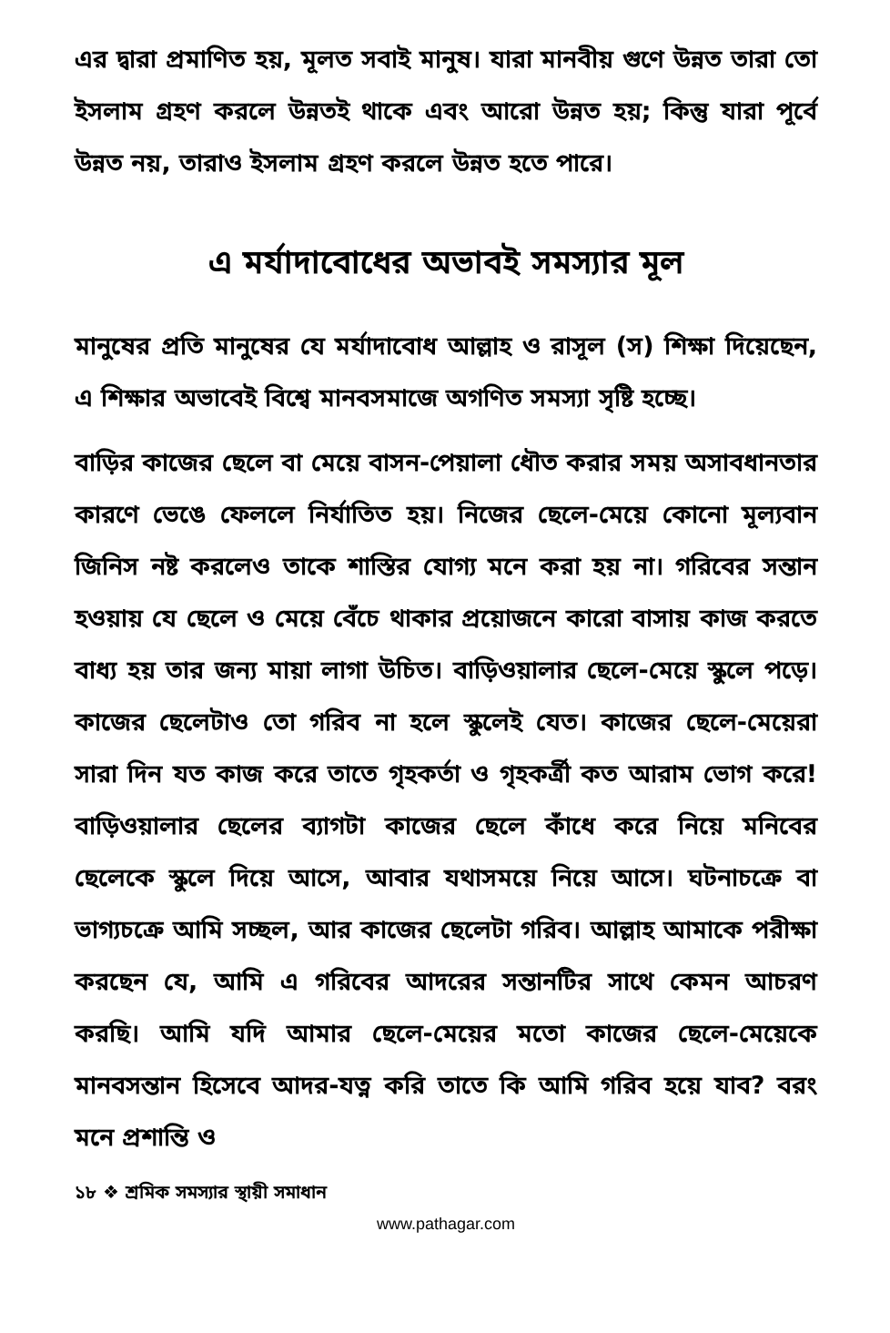এর দ্বারা প্রমাণিত হয়, মূলত সবাই মানুষ। যারা মানবীয় গুণে উন্নত তারা তো ইসলাম গ্রহণ করলে উন্নতই থাকে এবং আরো উন্নত হয়; কিন্তু যারা পূর্বে উন্নত নয়, তারাও ইসলাম গ্রহণ করলে উন্নত হতে পারে।
এ মর্যাদাবোধের অভাবই সমস্যার মূল
মানুষের প্রতি মানুষের যে মর্যাদাবোধ আল্লাহ ও রাসূল (স) শিক্ষা দিয়েছেন, এ শিক্ষার অভাবেই বিশ্বে মানবসমাজে অগণিত সমস্যা সৃষ্টি হচ্ছে।
বাড়ির কাজের ছেলে বা মেয়ে বাসন-পেয়ালা ধৌত করার সময় অসাবধানতার কারণে ভেঙে ফেললে নির্যাতিত হয়। নিজের ছেলে-মেয়ে কোনো মূল্যবান জিনিস নষ্ট করলেও তাকে শাস্তির যোগ্য মনে করা হয় না। গরিবের সন্তান হওয়ায় যে ছেলে ও মেয়ে বেঁচে থাকার প্রয়োজনে কারো বাসায় কাজ করতে বাধ্য হয় তার জন্য মায়া লাগা উচিত। বাড়িওয়ালার ছেলে-মেয়ে স্কুলে পড়ে। কাজের ছেলেটাও তো গরিব না হলে স্কুলেই যেত। কাজের ছেলে-মেয়েরা সারা দিন যত কাজ করে তাতে গৃহকর্তা ও গৃহকর্ত্রী কত আরাম ভোগ করে! বাড়িওয়ালার ছেলের ব্যাগটা কাজের ছেলে কাঁধে করে নিয়ে মনিবের ছেলেকে স্কুলে দিয়ে আসে, আবার যথাসময়ে নিয়ে আসে। ঘটনাচক্রে বা ভাগ্যচক্রে আমি সচ্ছল, আর কাজের ছেলেটা গরিব। আল্লাহ আমাকে পরীক্ষা করছেন যে, আমি এ গরিবের আদরের সন্তানটির সাথে কেমন আচরণ করছি। আমি যদি আমার ছেলে-মেয়ের মতো কাজের ছেলে-মেয়েকে মানবসন্তান হিসেবে আদর-যত্ন করি তাতে কি আমি গরিব হয়ে যাব? বরং মনে প্রশান্তি ও
১৮ ❖ শ্রমিক সমস্যার স্থায়ী সমাধান
www.pathagar.com